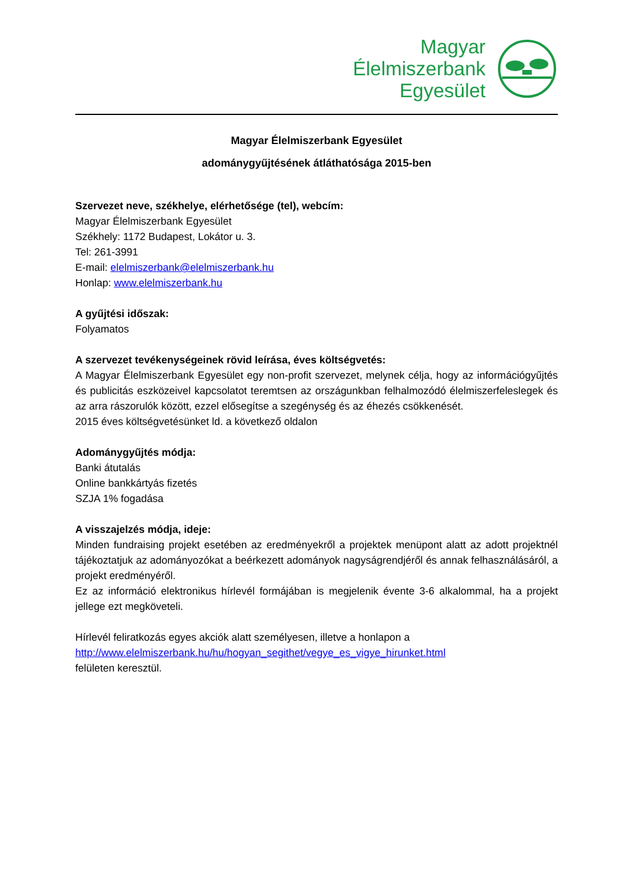Magyar
Élelmiszerbank
Egyesület
Magyar Élelmiszerbank Egyesület
adománygyűjtésének átláthatósága 2015-ben
Szervezet neve, székhelye, elérhetősége (tel), webcím:
Magyar Élelmiszerbank Egyesület
Székhely: 1172 Budapest, Lokátor u. 3.
Tel: 261-3991
E-mail: elelmiszerbank@elelmiszerbank.hu
Honlap: www.elelmiszerbank.hu
A gyűjtési időszak:
Folyamatos
A szervezet tevékenységeinek rövid leírása, éves költségvetés:
A Magyar Élelmiszerbank Egyesület egy non-profit szervezet, melynek célja, hogy az információgyűjtés és publicitás eszközeivel kapcsolatot teremtsen az országunkban felhalmozódó élelmiszerfeleslegek és az arra rászorulók között, ezzel elősegítse a szegénység és az éhezés csökkenését.
2015 éves költségvetésünket ld. a következő oldalon
Adománygyűjtés módja:
Banki átutalás
Online bankkártyás fizetés
SZJA 1% fogadása
A visszajelzés módja, ideje:
Minden fundraising projekt esetében az eredményekről a projektek menüpont alatt az adott projektnél tájékoztatjuk az adományozókat a beérkezett adományok nagyságrendjéről és annak felhasználásáról, a projekt eredményéről.
Ez az információ elektronikus hírlevél formájában is megjelenik évente 3-6 alkalommal, ha a projekt jellege ezt megköveteli.
Hírlevél feliratkozás egyes akciók alatt személyesen, illetve a honlapon a
http://www.elelmiszerbank.hu/hu/hogyan_segithet/vegye_es_vigye_hirunket.html
felületen keresztül.